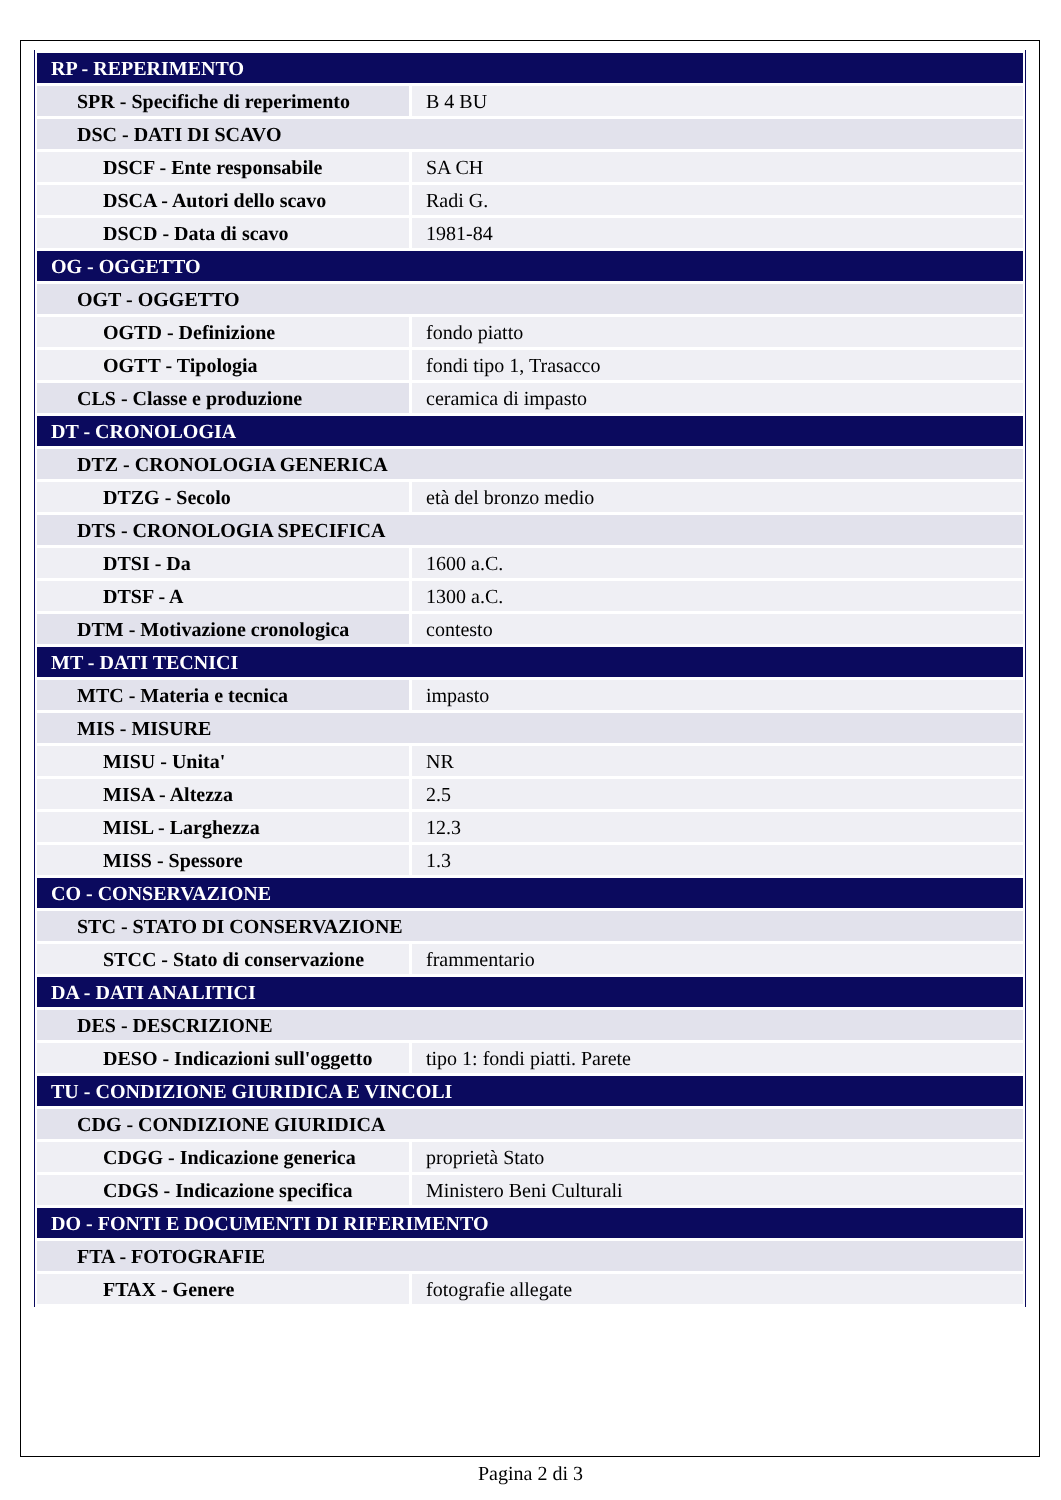| RP - REPERIMENTO | |
| SPR - Specifiche di reperimento | B 4 BU |
| DSC - DATI DI SCAVO | |
| DSCF - Ente responsabile | SA CH |
| DSCA - Autori dello scavo | Radi G. |
| DSCD - Data di scavo | 1981-84 |
| OG - OGGETTO | |
| OGT - OGGETTO | |
| OGTD - Definizione | fondo piatto |
| OGTT - Tipologia | fondi tipo 1, Trasacco |
| CLS - Classe e produzione | ceramica di impasto |
| DT - CRONOLOGIA | |
| DTZ - CRONOLOGIA GENERICA | |
| DTZG - Secolo | età del bronzo medio |
| DTS - CRONOLOGIA SPECIFICA | |
| DTSI - Da | 1600 a.C. |
| DTSF - A | 1300 a.C. |
| DTM - Motivazione cronologica | contesto |
| MT - DATI TECNICI | |
| MTC - Materia e tecnica | impasto |
| MIS - MISURE | |
| MISU - Unita' | NR |
| MISA - Altezza | 2.5 |
| MISL - Larghezza | 12.3 |
| MISS - Spessore | 1.3 |
| CO - CONSERVAZIONE | |
| STC - STATO DI CONSERVAZIONE | |
| STCC - Stato di conservazione | frammentario |
| DA - DATI ANALITICI | |
| DES - DESCRIZIONE | |
| DESO - Indicazioni sull'oggetto | tipo 1: fondi piatti. Parete |
| TU - CONDIZIONE GIURIDICA E VINCOLI | |
| CDG - CONDIZIONE GIURIDICA | |
| CDGG - Indicazione generica | proprietà Stato |
| CDGS - Indicazione specifica | Ministero Beni Culturali |
| DO - FONTI E DOCUMENTI DI RIFERIMENTO | |
| FTA - FOTOGRAFIE | |
| FTAX - Genere | fotografie allegate |
Pagina 2 di 3